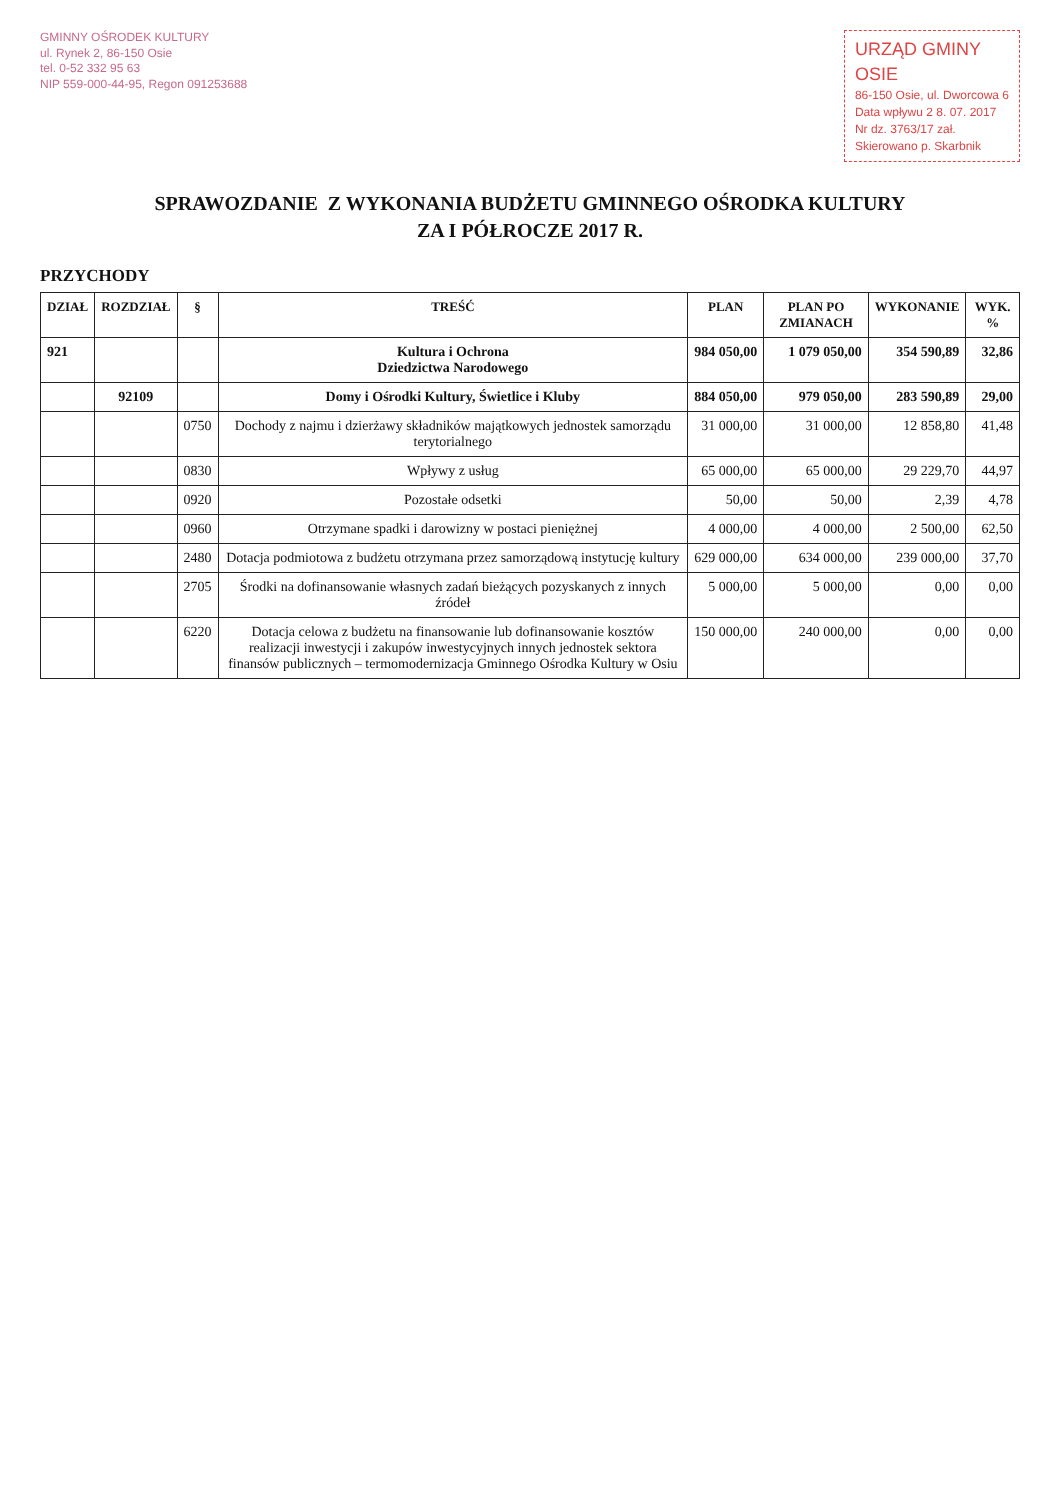GMINNY OŚRODEK KULTURY
ul. Rynek 2, 86-150 Osie
tel. 0-52 332 95 63
NIP 559-000-44-95, Regon 091253688
URZĄD GMINY
OSIE
86-150 Osie, ul. Dworcowa 6
Data wpływu 2 8. 07. 2017
Nr dz. 3763/17 zał.
Skierowano p. Skarbnik
SPRAWOZDANIE Z WYKONANIA BUDŻETU GMINNEGO OŚRODKA KULTURY
ZA I PÓŁROCZE 2017 R.
PRZYCHODY
| DZIAŁ | ROZDZIAŁ | § | TREŚĆ | PLAN | PLAN PO ZMIANACH | WYKONANIE | WYK. % |
| --- | --- | --- | --- | --- | --- | --- | --- |
| 921 | | | Kultura i Ochrona Dziedzictwa Narodowego | 984 050,00 | 1 079 050,00 | 354 590,89 | 32,86 |
| | 92109 | | Domy i Ośrodki Kultury, Świetlice i Kluby | 884 050,00 | 979 050,00 | 283 590,89 | 29,00 |
| | | 0750 | Dochody z najmu i dzierżawy składników majątkowych jednostek samorządu terytorialnego | 31 000,00 | 31 000,00 | 12 858,80 | 41,48 |
| | | 0830 | Wpływy z usług | 65 000,00 | 65 000,00 | 29 229,70 | 44,97 |
| | | 0920 | Pozostałe odsetki | 50,00 | 50,00 | 2,39 | 4,78 |
| | | 0960 | Otrzymane spadki i darowizny w postaci pieniężnej | 4 000,00 | 4 000,00 | 2 500,00 | 62,50 |
| | | 2480 | Dotacja podmiotowa z budżetu otrzymana przez samorządową instytucję kultury | 629 000,00 | 634 000,00 | 239 000,00 | 37,70 |
| | | 2705 | Środki na dofinansowanie własnych zadań bieżących pozyskanych z innych źródeł | 5 000,00 | 5 000,00 | 0,00 | 0,00 |
| | | 6220 | Dotacja celowa z budżetu na finansowanie lub dofinansowanie kosztów realizacji inwestycji i zakupów inwestycyjnych innych jednostek sektora finansów publicznych – termomodernizacja Gminnego Ośrodka Kultury w Osiu | 150 000,00 | 240 000,00 | 0,00 | 0,00 |